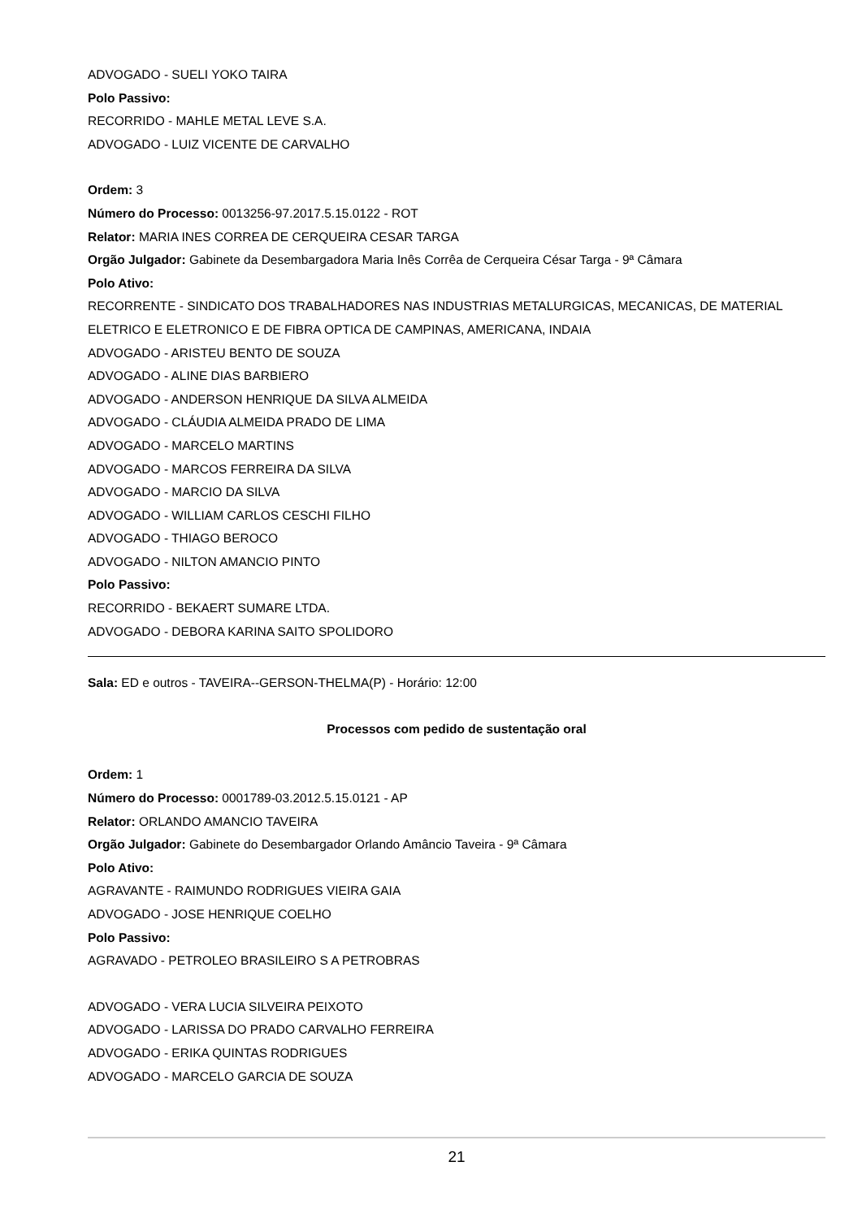ADVOGADO - SUELI YOKO TAIRA
Polo Passivo:
RECORRIDO - MAHLE METAL LEVE S.A.
ADVOGADO - LUIZ VICENTE DE CARVALHO
Ordem: 3
Número do Processo: 0013256-97.2017.5.15.0122 - ROT
Relator: MARIA INES CORREA DE CERQUEIRA CESAR TARGA
Orgão Julgador: Gabinete da Desembargadora Maria Inês Corrêa de Cerqueira César Targa - 9ª Câmara
Polo Ativo:
RECORRENTE - SINDICATO DOS TRABALHADORES NAS INDUSTRIAS METALURGICAS, MECANICAS, DE MATERIAL ELETRICO E ELETRONICO E DE FIBRA OPTICA DE CAMPINAS, AMERICANA, INDAIA
ADVOGADO - ARISTEU BENTO DE SOUZA
ADVOGADO - ALINE DIAS BARBIERO
ADVOGADO - ANDERSON HENRIQUE DA SILVA ALMEIDA
ADVOGADO - CLÁUDIA ALMEIDA PRADO DE LIMA
ADVOGADO - MARCELO MARTINS
ADVOGADO - MARCOS FERREIRA DA SILVA
ADVOGADO - MARCIO DA SILVA
ADVOGADO - WILLIAM CARLOS CESCHI FILHO
ADVOGADO - THIAGO BEROCO
ADVOGADO - NILTON AMANCIO PINTO
Polo Passivo:
RECORRIDO - BEKAERT SUMARE LTDA.
ADVOGADO - DEBORA KARINA SAITO SPOLIDORO
Sala: ED e outros - TAVEIRA--GERSON-THELMA(P) - Horário: 12:00
Processos com pedido de sustentação oral
Ordem: 1
Número do Processo: 0001789-03.2012.5.15.0121 - AP
Relator: ORLANDO AMANCIO TAVEIRA
Orgão Julgador: Gabinete do Desembargador Orlando Amâncio Taveira - 9ª Câmara
Polo Ativo:
AGRAVANTE - RAIMUNDO RODRIGUES VIEIRA GAIA
ADVOGADO - JOSE HENRIQUE COELHO
Polo Passivo:
AGRAVADO - PETROLEO BRASILEIRO S A PETROBRAS
ADVOGADO - VERA LUCIA SILVEIRA PEIXOTO
ADVOGADO - LARISSA DO PRADO CARVALHO FERREIRA
ADVOGADO - ERIKA QUINTAS RODRIGUES
ADVOGADO - MARCELO GARCIA DE SOUZA
21